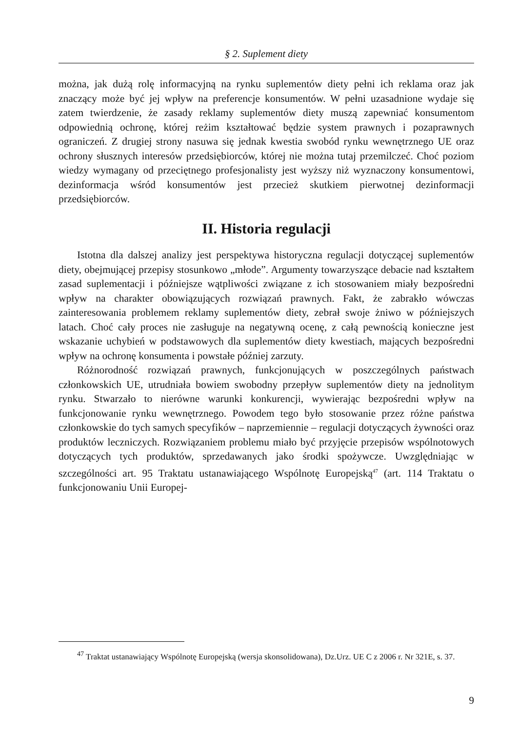§ 2. Suplement diety
można, jak dużą rolę informacyjną na rynku suplementów diety pełni ich reklama oraz jak znaczący może być jej wpływ na preferencje konsumentów. W pełni uzasadnione wydaje się zatem twierdzenie, że zasady reklamy suplementów diety muszą zapewniać konsumentom odpowiednią ochronę, której reżim kształtować będzie system prawnych i pozaprawnych ograniczeń. Z drugiej strony nasuwa się jednak kwestia swobód rynku wewnętrznego UE oraz ochrony słusznych interesów przedsiębiorców, której nie można tutaj przemilczeć. Choć poziom wiedzy wymagany od przeciętnego profesjonalisty jest wyższy niż wyznaczony konsumentowi, dezinformacja wśród konsumentów jest przecież skutkiem pierwotnej dezinformacji przedsiębiorców.
II. Historia regulacji
Istotna dla dalszej analizy jest perspektywa historyczna regulacji dotyczącej suplementów diety, obejmującej przepisy stosunkowo „młode”. Argumenty towarzyszące debacie nad kształtem zasad suplementacji i późniejsze wątpliwości związane z ich stosowaniem miały bezpośredni wpływ na charakter obowiązujących rozwiązań prawnych. Fakt, że zabrakło wówczas zainteresowania problemem reklamy suplementów diety, zebrał swoje żniwo w późniejszych latach. Choć cały proces nie zasługuje na negatywną ocenę, z całą pewnością konieczne jest wskazanie uchybień w podstawowych dla suplementów diety kwestiach, mających bezpośredni wpływ na ochronę konsumenta i powstałe później zarzuty.
Różnorodność rozwiązań prawnych, funkcjonujących w poszczególnych państwach członkowskich UE, utrudniała bowiem swobodny przepływ suplementów diety na jednolitym rynku. Stwarzało to nierówne warunki konkurencji, wywierając bezpośredni wpływ na funkcjonowanie rynku wewnętrznego. Powodem tego było stosowanie przez różne państwa członkowskie do tych samych specyfików – naprzemiennie – regulacji dotyczących żywności oraz produktów leczniczych. Rozwiązaniem problemu miało być przyjęcie przepisów wspólnotowych dotyczących tych produktów, sprzedawanych jako środki spożywcze. Uwzględniając w szczególności art. 95 Traktatu ustanawiającego Wspólnotę Europejską<sup>47</sup> (art. 114 Traktatu o funkcjonowaniu Unii Europej-
<sup>47</sup> Traktat ustanawiający Wspólnotę Europejską (wersja skonsolidowana), Dz.Urz. UE C z 2006 r. Nr 321E, s. 37.
9